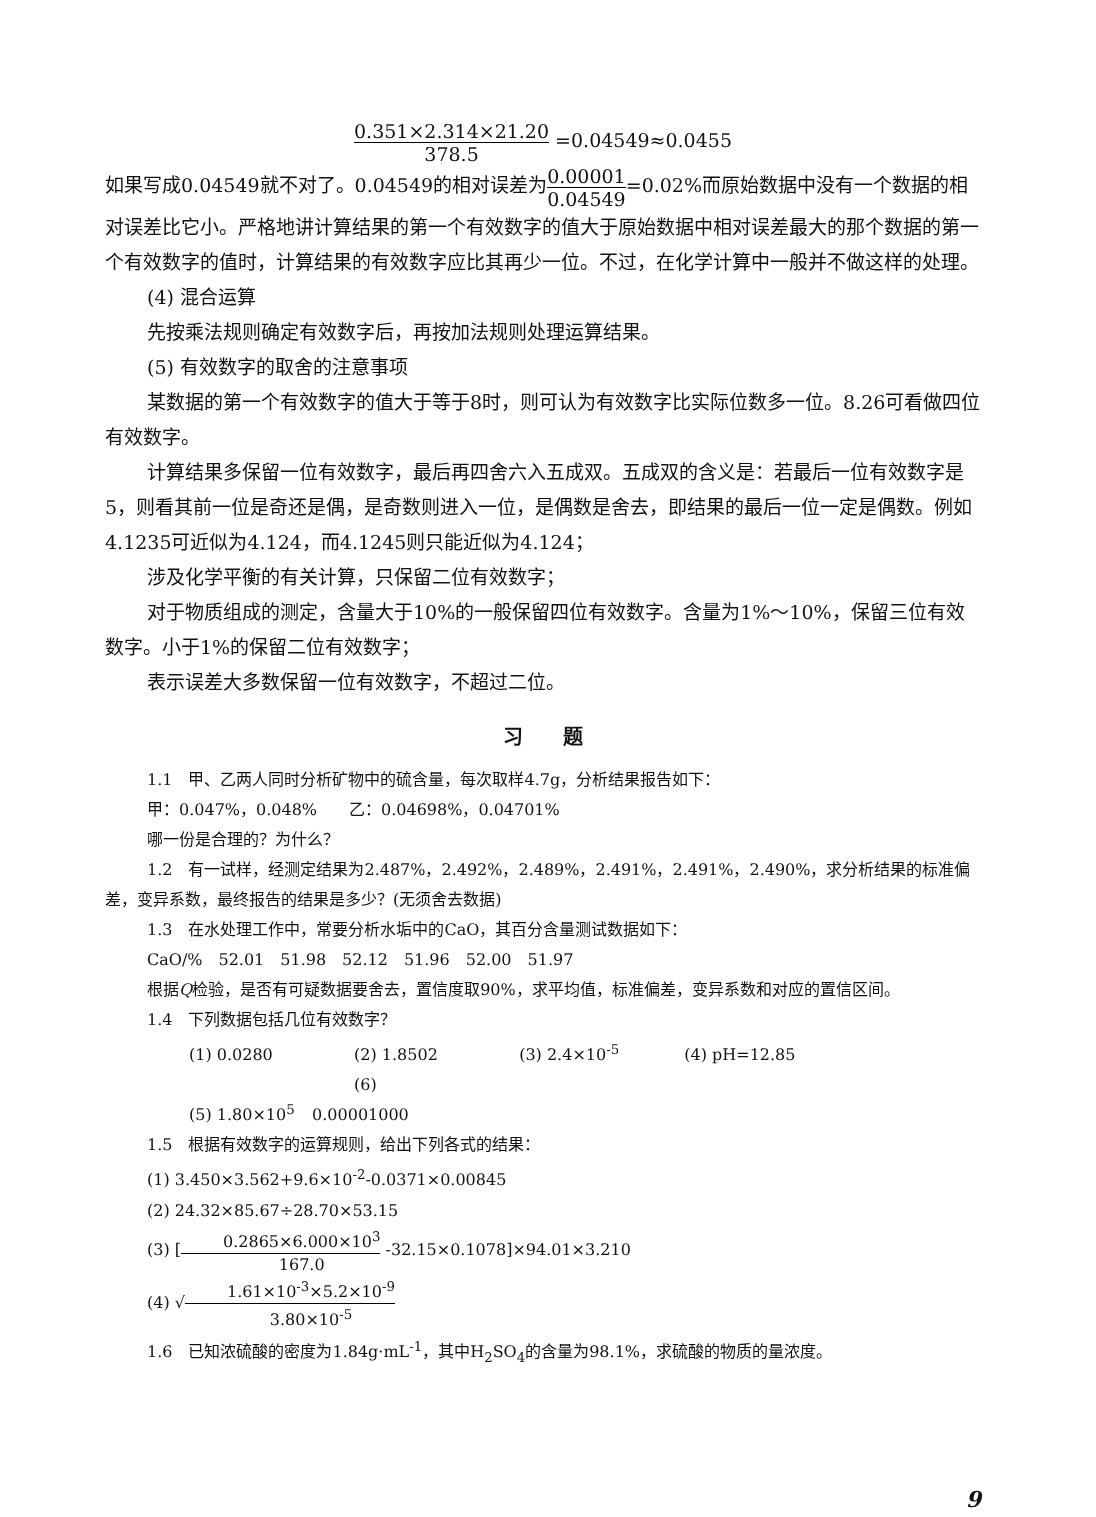0.351×2.314×21.20 378.5 =0.04549≈0.0455
如果写成0.04549就不对了。0.04549的相对误差为0.00001 0.04549=0.02%而原始数据中没有一个数据的相对误差比它小。严格地讲计算结果的第一个有效数字的值大于原始数据中相对误差最大的那个数据的第一个有效数字的值时，计算结果的有效数字应比其再少一位。不过，在化学计算中一般并不做这样的处理。
(4) 混合运算
先按乘法规则确定有效数字后，再按加法规则处理运算结果。
(5) 有效数字的取舍的注意事项
某数据的第一个有效数字的值大于等于8时，则可认为有效数字比实际位数多一位。8.26可看做四位有效数字。
计算结果多保留一位有效数字，最后再四舍六入五成双。五成双的含义是：若最后一位有效数字是5，则看其前一位是奇还是偶，是奇数则进入一位，是偶数是舍去，即结果的最后一位一定是偶数。例如4.1235可近似为4.124，而4.1245则只能近似为4.124；
涉及化学平衡的有关计算，只保留二位有效数字；
对于物质组成的测定，含量大于10%的一般保留四位有效数字。含量为1%～10%，保留三位有效数字。小于1%的保留二位有效数字；
表示误差大多数保留一位有效数字，不超过二位。
习　　题
1.1　甲、乙两人同时分析矿物中的硫含量，每次取样4.7g，分析结果报告如下：
甲：0.047%，0.048%　　乙：0.04698%，0.04701%
哪一份是合理的？为什么？
1.2　有一试样，经测定结果为2.487%，2.492%，2.489%，2.491%，2.491%，2.490%，求分析结果的标准偏差，变异系数，最终报告的结果是多少？(无须舍去数据)
1.3　在水处理工作中，常要分析水垢中的CaO，其百分含量测试数据如下：
CaO/%　52.01　51.98　52.12　51.96　52.00　51.97
根据Q检验，是否有可疑数据要舍去，置信度取90%，求平均值，标准偏差，变异系数和对应的置信区间。
1.4　下列数据包括几位有效数字？
(1) 0.0280 (2) 1.8502 (3) 2.4×10<sup>-5</sup> (4) pH=12.85
(5) 1.80×10<sup>5</sup> (6) 0.00001000
1.5　根据有效数字的运算规则，给出下列各式的结果：
(1) 3.450×3.562+9.6×10<sup>-2</sup>-0.0371×0.00845
(2) 24.32×85.67÷28.70×53.15
(3) [0.2865×6.000×10<sup>3</sup> 167.0 -32.15×0.1078]×94.01×3.210
(4) √1.61×10<sup>-3</sup>×5.2×10<sup>-9</sup> 3.80×10<sup>-5</sup>
1.6　已知浓硫酸的密度为1.84g·mL<sup>-1</sup>，其中H<sub>2</sub>SO<sub>4</sub>的含量为98.1%，求硫酸的物质的量浓度。
9